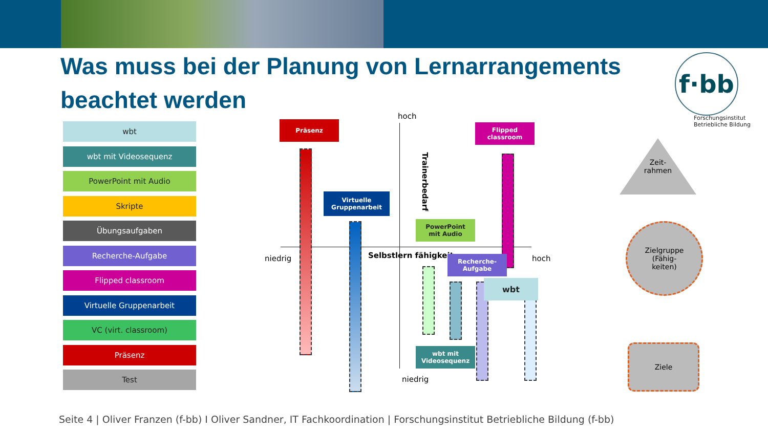Was muss bei der Planung von Lernarrangements beachtet werden
f·bb
Forschungsinstitut
Betriebliche Bildung
wbt
wbt mit Videosequenz
PowerPoint mit Audio
Skripte
Übungsaufgaben
Recherche-Aufgabe
Flipped classroom
Virtuelle Gruppenarbeit
VC (virt. classroom)
Präsenz
Test
hoch
Trainerbedarf
niedrig Selbstlern fähigkeit hoch
niedrig
Präsenz
Flipped
classroom
Virtuelle
Gruppenarbeit
PowerPoint
mit Audio
Recherche-
Aufgabe
wbt
wbt mit
Videosequenz
Zeit-
rahmen
Zielgruppe
(Fähig-
keiten)
Ziele
Seite 4 | Oliver Franzen (f-bb) I Oliver Sandner, IT Fachkoordination | Forschungsinstitut Betriebliche Bildung (f-bb)